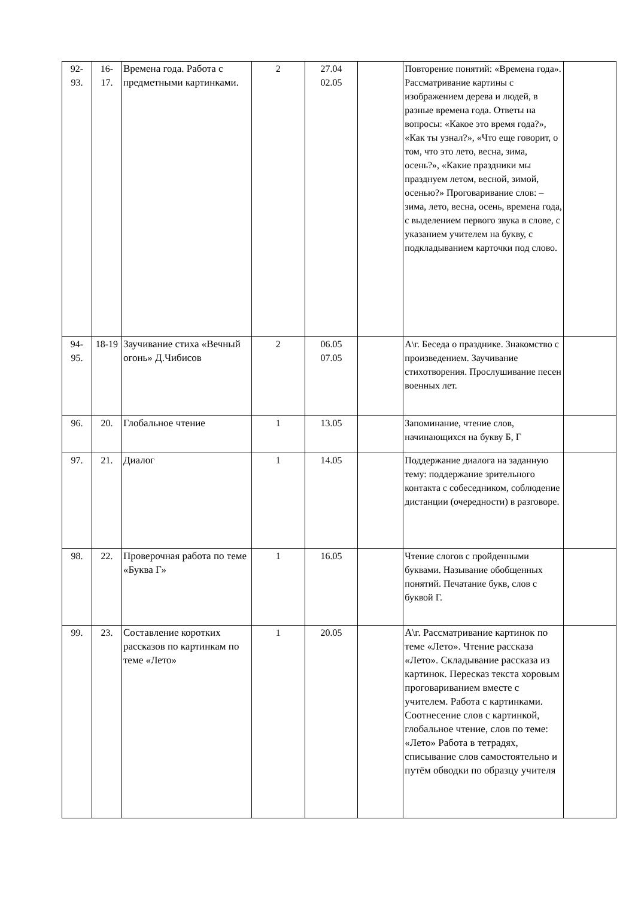| 92- 93. | 16- 17. | Времена года. Работа с предметными картинками. | 2 | 27.04 02.05 | | Повторение понятий: «Времена года». Рассматривание картины с изображением дерева и людей, в разные времена года. Ответы на вопросы: «Какое это время года?», «Как ты узнал?», «Что еще говорит, о том, что это лето, весна, зима, осень?», «Какие праздники мы празднуем летом, весной, зимой, осенью?» Проговаривание слов: – зима, лето, весна, осень, времена года, с выделением первого звука в слове, с указанием учителем на букву, с подкладыванием карточки под слово. | |
| 94- 95. | 18-19 | Заучивание стиха «Вечный огонь» Д.Чибисов | 2 | 06.05 07.05 | | А\г. Беседа о празднике. Знакомство с произведением. Заучивание стихотворения. Прослушивание песен военных лет. | |
| 96. | 20. | Глобальное чтение | 1 | 13.05 | | Запоминание, чтение слов, начинающихся на букву Б, Г | |
| 97. | 21. | Диалог | 1 | 14.05 | | Поддержание диалога на заданную тему: поддержание зрительного контакта с собеседником, соблюдение дистанции (очередности) в разговоре. | |
| 98. | 22. | Проверочная работа по теме «Буква Г» | 1 | 16.05 | | Чтение слогов с пройденными буквами. Называние обобщенных понятий. Печатание букв, слов с буквой Г. | |
| 99. | 23. | Составление коротких рассказов по картинкам по теме «Лето» | 1 | 20.05 | | А\г. Рассматривание картинок по теме «Лето». Чтение рассказа «Лето». Складывание рассказа из картинок. Пересказ текста хоровым проговариванием вместе с учителем. Работа с картинками. Соотнесение слов с картинкой, глобальное чтение, слов по теме: «Лето» Работа в тетрадях, списывание слов самостоятельно и путём обводки по образцу учителя | |